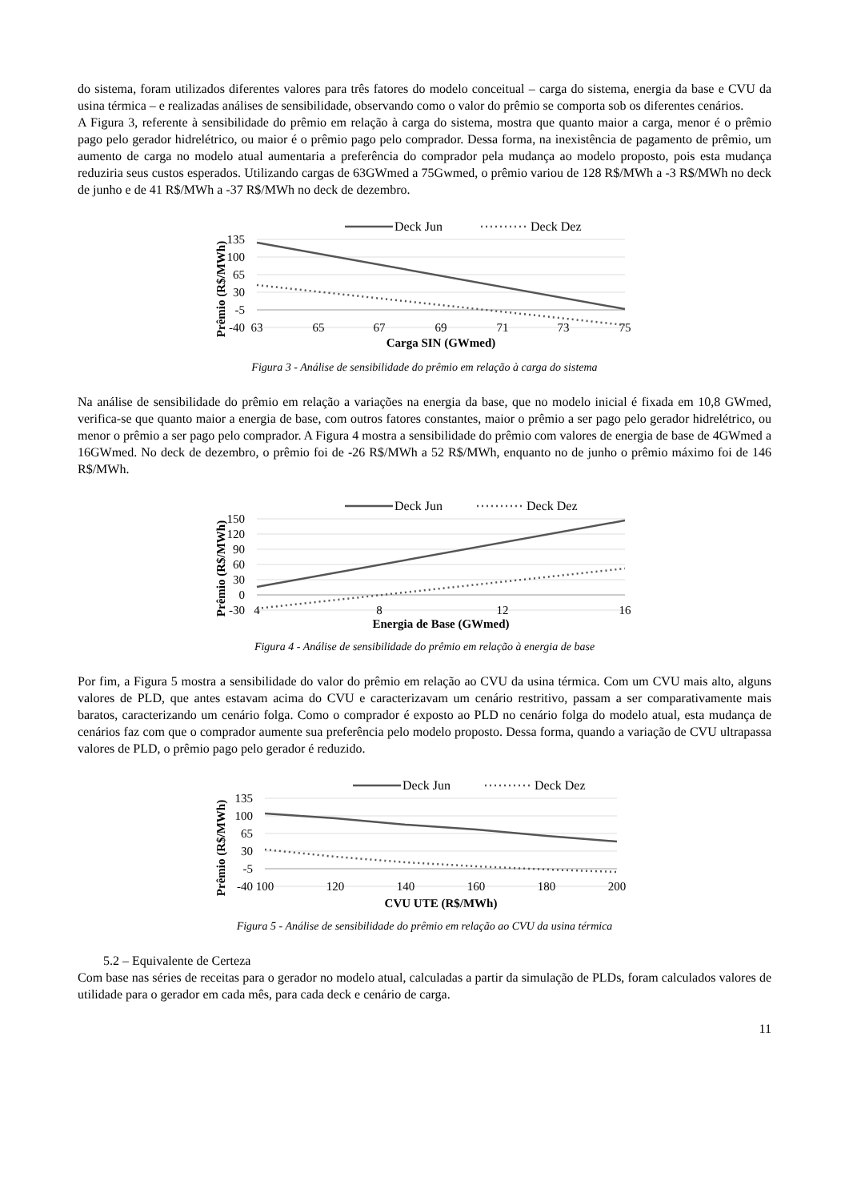do sistema, foram utilizados diferentes valores para três fatores do modelo conceitual – carga do sistema, energia da base e CVU da usina térmica – e realizadas análises de sensibilidade, observando como o valor do prêmio se comporta sob os diferentes cenários.
A Figura 3, referente à sensibilidade do prêmio em relação à carga do sistema, mostra que quanto maior a carga, menor é o prêmio pago pelo gerador hidrelétrico, ou maior é o prêmio pago pelo comprador. Dessa forma, na inexistência de pagamento de prêmio, um aumento de carga no modelo atual aumentaria a preferência do comprador pela mudança ao modelo proposto, pois esta mudança reduziria seus custos esperados. Utilizando cargas de 63GWmed a 75Gwmed, o prêmio variou de 128 R$/MWh a -3 R$/MWh no deck de junho e de 41 R$/MWh a -37 R$/MWh no deck de dezembro.
Prêmio (R$/MWh)
135
100
65
30
-5
-40
63
65
67
69
71
73
75
Deck Jun
Deck Dez
Carga SIN (GWmed)
Figura 3 - Análise de sensibilidade do prêmio em relação à carga do sistema
Na análise de sensibilidade do prêmio em relação a variações na energia da base, que no modelo inicial é fixada em 10,8 GWmed, verifica-se que quanto maior a energia de base, com outros fatores constantes, maior o prêmio a ser pago pelo gerador hidrelétrico, ou menor o prêmio a ser pago pelo comprador. A Figura 4 mostra a sensibilidade do prêmio com valores de energia de base de 4GWmed a 16GWmed. No deck de dezembro, o prêmio foi de -26 R$/MWh a 52 R$/MWh, enquanto no de junho o prêmio máximo foi de 146 R$/MWh.
Prêmio (R$/MWh)
150
120
90
60
30
0
-30
4
8
12
16
Deck Jun
Deck Dez
Energia de Base (GWmed)
Figura 4 - Análise de sensibilidade do prêmio em relação à energia de base
Por fim, a Figura 5 mostra a sensibilidade do valor do prêmio em relação ao CVU da usina térmica. Com um CVU mais alto, alguns valores de PLD, que antes estavam acima do CVU e caracterizavam um cenário restritivo, passam a ser comparativamente mais baratos, caracterizando um cenário folga. Como o comprador é exposto ao PLD no cenário folga do modelo atual, esta mudança de cenários faz com que o comprador aumente sua preferência pelo modelo proposto. Dessa forma, quando a variação de CVU ultrapassa valores de PLD, o prêmio pago pelo gerador é reduzido.
Prêmio (R$/MWh)
135
100
65
30
-5
-40
100
120
140
160
180
200
Deck Jun
Deck Dez
CVU UTE (R$/MWh)
Figura 5 - Análise de sensibilidade do prêmio em relação ao CVU da usina térmica
5.2 – Equivalente de Certeza
Com base nas séries de receitas para o gerador no modelo atual, calculadas a partir da simulação de PLDs, foram calculados valores de utilidade para o gerador em cada mês, para cada deck e cenário de carga.
11